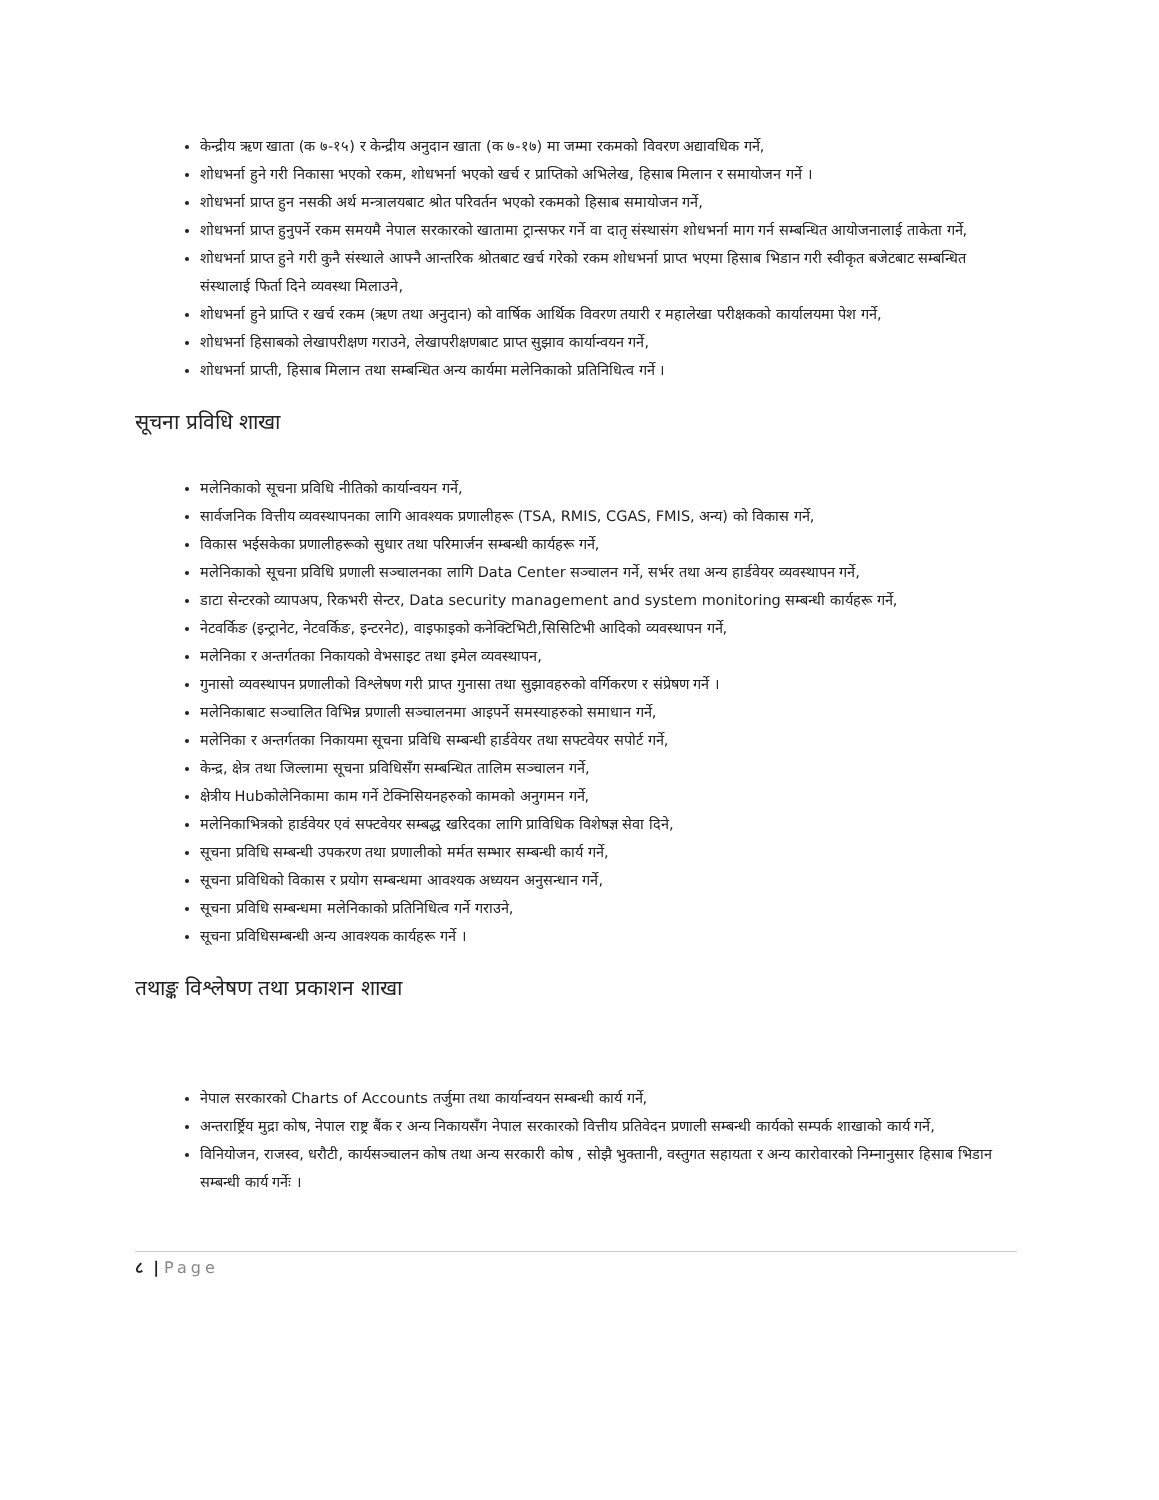केन्द्रीय ऋण खाता (क ७-१५) र केन्द्रीय अनुदान खाता (क ७-१७) मा जम्मा रकमको विवरण अद्यावधिक गर्ने,
शोधभर्ना हुने गरी निकासा भएको रकम, शोधभर्ना भएको खर्च र प्राप्तिको अभिलेख, हिसाब मिलान र समायोजन गर्ने ।
शोधभर्ना प्राप्त हुन नसकी अर्थ मन्त्रालयबाट श्रोत परिवर्तन भएको रकमको हिसाब समायोजन गर्ने,
शोधभर्ना प्राप्त हुनुपर्ने रकम समयमै नेपाल सरकारको खातामा ट्रान्सफर गर्ने वा दातृ संस्थासंग शोधभर्ना माग गर्न सम्बन्धित आयोजनालाई ताकेता गर्ने,
शोधभर्ना प्राप्त हुने गरी कुनै संस्थाले आफ्नै आन्तरिक श्रोतबाट खर्च गरेको रकम शोधभर्ना प्राप्त भएमा हिसाब भिडान गरी स्वीकृत बजेटबाट सम्बन्धित संस्थालाई फिर्ता दिने व्यवस्था मिलाउने,
शोधभर्ना हुने प्राप्ति र खर्च रकम (ऋण तथा अनुदान) को वार्षिक आर्थिक विवरण तयारी र महालेखा परीक्षकको कार्यालयमा पेश गर्ने,
शोधभर्ना हिसाबको लेखापरीक्षण गराउने, लेखापरीक्षणबाट प्राप्त सुझाव कार्यान्वयन गर्ने,
शोधभर्ना प्राप्ती, हिसाब मिलान तथा सम्बन्धित अन्य कार्यमा मलेनिकाको प्रतिनिधित्व गर्ने ।
सूचना प्रविधि शाखा
मलेनिकाको सूचना प्रविधि नीतिको कार्यान्वयन गर्ने,
सार्वजनिक वित्तीय व्यवस्थापनका लागि आवश्यक प्रणालीहरू (TSA, RMIS, CGAS, FMIS, अन्य) को विकास गर्ने,
विकास भईसकेका प्रणालीहरूको सुधार तथा परिमार्जन सम्बन्धी कार्यहरू गर्ने,
मलेनिकाको सूचना प्रविधि प्रणाली सञ्चालनका लागि Data Center सञ्चालन गर्ने, सर्भर तथा अन्य हार्डवेयर व्यवस्थापन गर्ने,
डाटा सेन्टरको व्यापअप, रिकभरी सेन्टर, Data security management and system monitoring सम्बन्धी कार्यहरू गर्ने,
नेटवर्किङ (इन्ट्रानेट, नेटवर्किङ, इन्टरनेट), वाइफाइको कनेक्टिभिटी,सिसिटिभी आदिको व्यवस्थापन गर्ने,
मलेनिका र अन्तर्गतका निकायको वेभसाइट तथा इमेल व्यवस्थापन,
गुनासो व्यवस्थापन प्रणालीको विश्लेषण गरी प्राप्त गुनासा तथा सुझावहरुको वर्गिकरण र संप्रेषण गर्ने ।
मलेनिकाबाट सञ्चालित विभिन्न प्रणाली सञ्चालनमा आइपर्ने समस्याहरुको समाधान गर्ने,
मलेनिका र अन्तर्गतका निकायमा सूचना प्रविधि सम्बन्धी हार्डवेयर तथा सफ्टवेयर सपोर्ट गर्ने,
केन्द्र, क्षेत्र तथा जिल्लामा सूचना प्रविधिसँग सम्बन्धित तालिम सञ्चालन गर्ने,
क्षेत्रीय Hubकोलेनिकामा काम गर्ने टेक्निसियनहरुको कामको अनुगमन गर्ने,
मलेनिकाभित्रको हार्डवेयर एवं सफ्टवेयर सम्बद्ध खरिदका लागि प्राविधिक विशेषज्ञ सेवा दिने,
सूचना प्रविधि सम्बन्धी उपकरण तथा प्रणालीको मर्मत सम्भार सम्बन्धी कार्य गर्ने,
सूचना प्रविधिको विकास र प्रयोग सम्बन्धमा आवश्यक अध्ययन अनुसन्धान गर्ने,
सूचना प्रविधि सम्बन्धमा मलेनिकाको प्रतिनिधित्व गर्ने गराउने,
सूचना प्रविधिसम्बन्धी अन्य आवश्यक कार्यहरू गर्ने ।
तथाङ्क विश्लेषण तथा प्रकाशन शाखा
नेपाल सरकारको Charts of Accounts तर्जुमा तथा कार्यान्वयन सम्बन्धी कार्य गर्ने,
अन्तरार्ष्ट्रिय मुद्रा कोष, नेपाल राष्ट्र बैंक र अन्य निकायसँग नेपाल सरकारको वित्तीय प्रतिवेदन प्रणाली सम्बन्धी कार्यको सम्पर्क शाखाको कार्य गर्ने,
विनियोजन, राजस्व, धरौटी, कार्यसञ्चालन कोष तथा अन्य सरकारी कोष , सोझै भुक्तानी, वस्तुगत सहायता र अन्य कारोवारको निम्नानुसार हिसाब भिडान सम्बन्धी कार्य गर्नेः ।
८ | Page